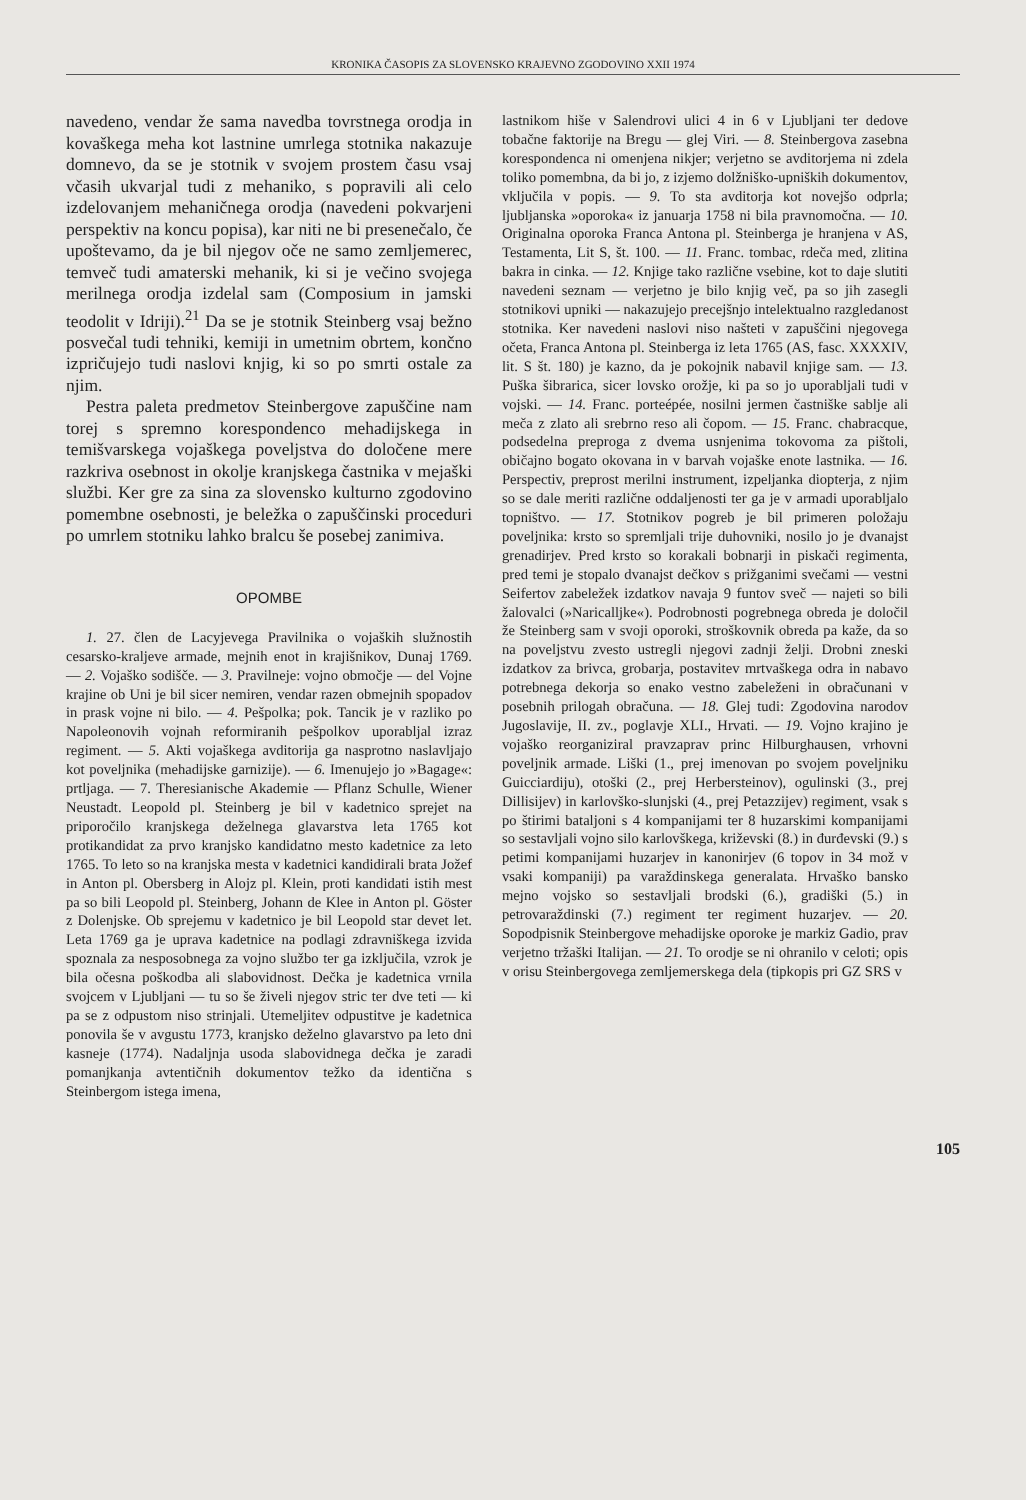KRONIKA ČASOPIS ZA SLOVENSKO KRAJEVNO ZGODOVINO XXII 1974
navedeno, vendar že sama navedba tovrstnega orodja in kovaškega meha kot lastnine umrlega stotnika nakazuje domnevo, da se je stotnik v svojem prostem času vsaj včasih ukvarjal tudi z mehaniko, s popravili ali celo izdelovanjem mehaničnega orodja (navedeni pokvarjeni perspektiv na koncu popisa), kar niti ne bi presenečalo, če upoštevamo, da je bil njegov oče ne samo zemljemerec, temveč tudi amaterski mehanik, ki si je večino svojega merilnega orodja izdelal sam (Composium in jamski teodolit v Idriji).<sup>21</sup> Da se je stotnik Steinberg vsaj bežno posvečal tudi tehniki, kemiji in umetnim obrtem, končno izpričujejo tudi naslovi knjig, ki so po smrti ostale za njim.
Pestra paleta predmetov Steinbergove zapuščine nam torej s spremno korespondenco mehadijskega in temišvarskega vojaškega poveljstva do določene mere razkriva osebnost in okolje kranjskega častnika v mejaški službi. Ker gre za sina za slovensko kulturno zgodovino pomembne osebnosti, je beležka o zapuščinski proceduri po umrlem stotniku lahko bralcu še posebej zanimiva.
OPOMBE
1. 27. člen de Lacyjevega Pravilnika o vojaških služnostih cesarsko-kraljeve armade, mejnih enot in krajišnikov, Dunaj 1769. — 2. Vojaško sodišče. — 3. Pravilneje: vojno območje — del Vojne krajine ob Uni je bil sicer nemiren, vendar razen obmejnih spopadov in prask vojne ni bilo. — 4. Pešpolka; pok. Tancik je v razliko po Napoleonovih vojnah reformiranih pešpolkov uporabljal izraz regiment. — 5. Akti vojaškega avditorija ga nasprotno naslavljajo kot poveljnika (mehadijske garnizije). — 6. Imenujejo jo »Bagage«: prtljaga. — 7. Theresianische Akademie — Pflanz Schulle, Wiener Neustadt. Leopold pl. Steinberg je bil v kadetnico sprejet na priporočilo kranjskega deželnega glavarstva leta 1765 kot protikandidat za prvo kranjsko kandidatno mesto kadetnice za leto 1765. To leto so na kranjska mesta v kadetnici kandidirali brata Jožef in Anton pl. Obersberg in Alojz pl. Klein, proti kandidati istih mest pa so bili Leopold pl. Steinberg, Johann de Klee in Anton pl. Göster z Dolenjske. Ob sprejemu v kadetnico je bil Leopold star devet let. Leta 1769 ga je uprava kadetnice na podlagi zdravniškega izvida spoznala za nesposobnega za vojno službo ter ga izključila, vzrok je bila očesna poškodba ali slabovidnost. Dečka je kadetnica vrnila svojcem v Ljubljani — tu so še živeli njegov stric ter dve teti — ki pa se z odpustom niso strinjali. Utemeljitev odpustitve je kadetnica ponovila še v avgustu 1773, kranjsko deželno glavarstvo pa leto dni kasneje (1774). Nadaljnja usoda slabovidnega dečka je zaradi pomanjkanja avtentičnih dokumentov težko da identična s Steinbergom istega imena,
lastnikom hiše v Salendrovi ulici 4 in 6 v Ljubljani ter dedove tobačne faktorije na Bregu — glej Viri. — 8. Steinbergova zasebna korespondenca ni omenjena nikjer; verjetno se avditorjema ni zdela toliko pomembna, da bi jo, z izjemo dolžniško-upniških dokumentov, vključila v popis. — 9. To sta avditorja kot novejšo odprla; ljubljanska »oporoka« iz januarja 1758 ni bila pravnomočna. — 10. Originalna oporoka Franca Antona pl. Steinberga je hranjena v AS, Testamenta, Lit S, št. 100. — 11. Franc. tombac, rdeča med, zlitina bakra in cinka. — 12. Knjige tako različne vsebine, kot to daje slutiti navedeni seznam — verjetno je bilo knjig več, pa so jih zasegli stotnikovi upniki — nakazujejo precejšnjo intelektualno razgledanost stotnika. Ker navedeni naslovi niso našteti v zapuščini njegovega očeta, Franca Antona pl. Steinberga iz leta 1765 (AS, fasc. XXXXIV, lit. S št. 180) je kazno, da je pokojnik nabavil knjige sam. — 13. Puška šibrarica, sicer lovsko orožje, ki pa so jo uporabljali tudi v vojski. — 14. Franc. porteépée, nosilni jermen častniške sablje ali meča z zlato ali srebrno reso ali čopom. — 15. Franc. chabracque, podsedelna preproga z dvema usnjenima tokovoma za pištoli, običajno bogato okovana in v barvah vojaške enote lastnika. — 16. Perspectiv, preprost merilni instrument, izpeljanka diopterja, z njim so se dale meriti različne oddaljenosti ter ga je v armadi uporabljalo topništvo. — 17. Stotnikov pogreb je bil primeren položaju poveljnika: krsto so spremljali trije duhovniki, nosilo jo je dvanajst grenadirjev. Pred krsto so korakali bobnarji in piskači regimenta, pred temi je stopalo dvanajst dečkov s prižganimi svečami — vestni Seifertov zabeležek izdatkov navaja 9 funtov sveč — najeti so bili žalovalci (»Naricalljke«). Podrobnosti pogrebnega obreda je določil že Steinberg sam v svoji oporoki, stroškovnik obreda pa kaže, da so na poveljstvu zvesto ustregli njegovi zadnji želji. Drobni zneski izdatkov za brivca, grobarja, postavitev mrtvaškega odra in nabavo potrebnega dekorja so enako vestno zabeleženi in obračunani v posebnih prilogah obračuna. — 18. Glej tudi: Zgodovina narodov Jugoslavije, II. zv., poglavje XLI., Hrvati. — 19. Vojno krajino je vojaško reorganiziral pravzaprav princ Hilburghausen, vrhovni poveljnik armade. Liški (1., prej imenovan po svojem poveljniku Guicciardiju), otoški (2., prej Herbersteinov), ogulinski (3., prej Dillisijev) in karlovško-slunjski (4., prej Petazzijev) regiment, vsak s po štirimi bataljoni s 4 kompanijami ter 8 huzarskimi kompanijami so sestavljali vojno silo karlovškega, križevski (8.) in đurđevski (9.) s petimi kompanijami huzarjev in kanonirjev (6 topov in 34 mož v vsaki kompaniji) pa varaždinskega generalata. Hrvaško bansko mejno vojsko so sestavljali brodski (6.), gradiški (5.) in petrovaraždinski (7.) regiment ter regiment huzarjev. — 20. Sopodpisnik Steinbergove mehadijske oporoke je markiz Gadio, prav verjetno tržaški Italijan. — 21. To orodje se ni ohranilo v celoti; opis v orisu Steinbergovega zemljemerskega dela (tipkopis pri GZ SRS v
105